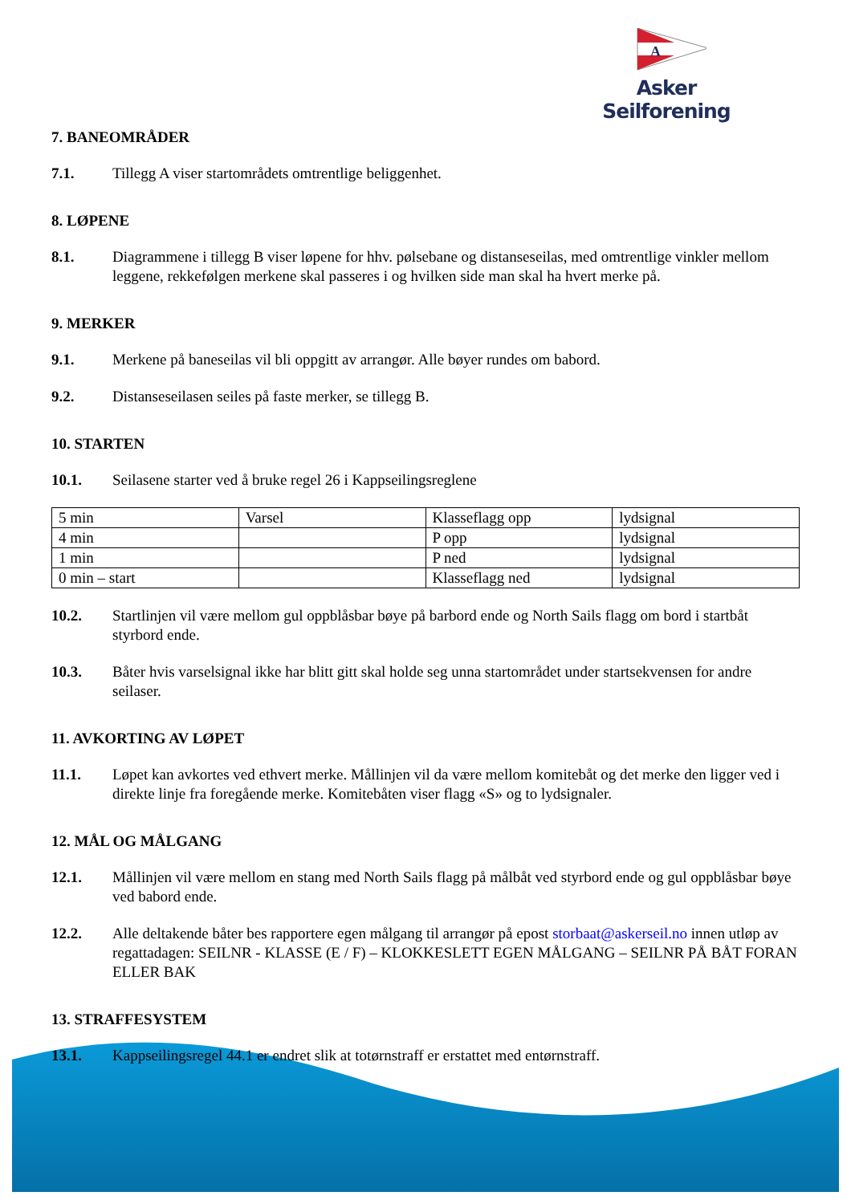A
Asker Seilforening
7. BANEOMRÅDER
7.1. Tillegg A viser startområdets omtrentlige beliggenhet.
8. LØPENE
8.1. Diagrammene i tillegg B viser løpene for hhv. pølsebane og distanseseilas, med omtrentlige vinkler mellom leggene, rekkefølgen merkene skal passeres i og hvilken side man skal ha hvert merke på.
9. MERKER
9.1. Merkene på baneseilas vil bli oppgitt av arrangør. Alle bøyer rundes om babord.
9.2. Distanseseilasen seiles på faste merker, se tillegg B.
10. STARTEN
10.1. Seilasene starter ved å bruke regel 26 i Kappseilingsreglene
| 5 min | Varsel | Klasseflagg opp | lydsignal |
| 4 min | | P opp | lydsignal |
| 1 min | | P ned | lydsignal |
| 0 min – start | | Klasseflagg ned | lydsignal |
10.2. Startlinjen vil være mellom gul oppblåsbar bøye på barbord ende og North Sails flagg om bord i startbåt styrbord ende.
10.3. Båter hvis varselsignal ikke har blitt gitt skal holde seg unna startområdet under startsekvensen for andre seilaser.
11. AVKORTING AV LØPET
11.1. Løpet kan avkortes ved ethvert merke. Mållinjen vil da være mellom komitebåt og det merke den ligger ved i direkte linje fra foregående merke. Komitebåten viser flagg «S» og to lydsignaler.
12. MÅL OG MÅLGANG
12.1. Mållinjen vil være mellom en stang med North Sails flagg på målbåt ved styrbord ende og gul oppblåsbar bøye ved babord ende.
12.2. Alle deltakende båter bes rapportere egen målgang til arrangør på epost storbaat@askerseil.no innen utløp av regattadagen: SEILNR - KLASSE (E / F) – KLOKKESLETT EGEN MÅLGANG – SEILNR PÅ BÅT FORAN ELLER BAK
13. STRAFFESYSTEM
13.1. Kappseilingsregel 44.1 er endret slik at totørnstraff er erstattet med entørnstraff.